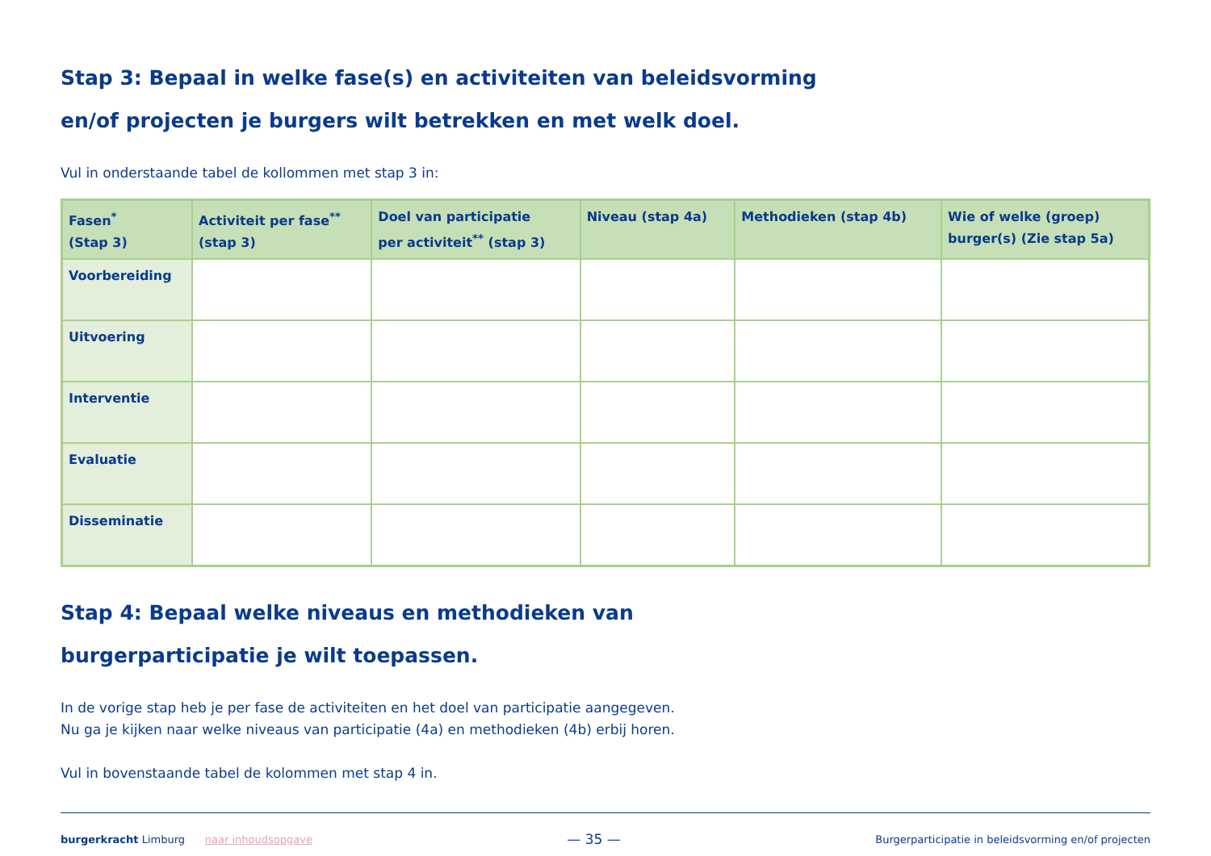Stap 3: Bepaal in welke fase(s) en activiteiten van beleidsvorming
en/of projecten je burgers wilt betrekken en met welk doel.
Vul in onderstaande tabel de kollommen met stap 3 in:
| Fasen<sup>*</sup> (Stap 3) | Activiteit per fase<sup>**</sup> (stap 3) | Doel van participatie per activiteit<sup>**</sup> (stap 3) | Niveau (stap 4a) | Methodieken (stap 4b) | Wie of welke (groep) burger(s) (Zie stap 5a) |
| --- | --- | --- | --- | --- | --- |
| Voorbereiding | | | | | |
| Uitvoering | | | | | |
| Interventie | | | | | |
| Evaluatie | | | | | |
| Disseminatie | | | | | |
Stap 4: Bepaal welke niveaus en methodieken van
burgerparticipatie je wilt toepassen.
In de vorige stap heb je per fase de activiteiten en het doel van participatie aangegeven.
Nu ga je kijken naar welke niveaus van participatie (4a) en methodieken (4b) erbij horen.
Vul in bovenstaande tabel de kolommen met stap 4 in.
burgerkracht Limburg naar inhoudsopgave
— 35 —
Burgerparticipatie in beleidsvorming en/of projecten